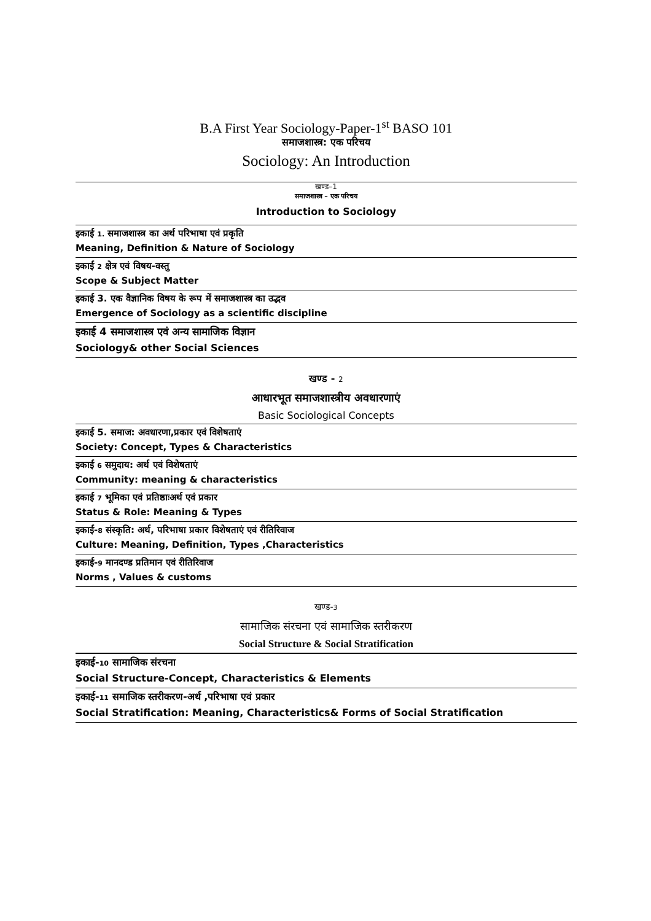B.A First Year Sociology-Paper-1<sup>st</sup> BASO 101
समाजशास्त्र: एक परिचय
Sociology: An Introduction
खण्ड–1
समाजशास्त्र – एक परिचय
Introduction to Sociology
इकाई 1. समाजशास्त्र का अर्थ परिभाषा एवं प्रकृति
Meaning, Definition & Nature of Sociology
इकाई 2 क्षेत्र एवं विषय-वस्तु
Scope & Subject Matter
इकाई 3. एक वैज्ञानिक विषय के रूप में समाजशास्त्र का उद्भव
Emergence of Sociology as a scientific discipline
इकाई 4 समाजशास्त्र एवं अन्य सामाजिक विज्ञान
Sociology& other Social Sciences
खण्ड - 2
आधारभूत समाजशास्त्रीय अवधारणाएं
Basic Sociological Concepts
इकाई 5. समाज: अवधारणा,प्रकार एवं विशेषताएं
Society: Concept, Types & Characteristics
इकाई 6 समुदाय: अर्थ एवं विशेषताएं
Community: meaning & characteristics
इकाई 7 भूमिका एवं प्रतिष्ठाःअर्थ एवं प्रकार
Status & Role: Meaning & Types
इकाई-8 संस्कृति: अर्थ, परिभाषा प्रकार विशेषताएं एवं रीतिरिवाज
Culture: Meaning, Definition, Types ,Characteristics
इकाई-9 मानदण्ड प्रतिमान एवं रीतिरिवाज
Norms , Values & customs
खण्ड-3
सामाजिक संरचना एवं सामाजिक स्तरीकरण
Social Structure & Social Stratification
इकाई-10 सामाजिक संरचना
Social Structure-Concept, Characteristics & Elements
इकाई-11 समाजिक स्तरीकरण-अर्थ ,परिभाषा एवं प्रकार
Social Stratification: Meaning, Characteristics& Forms of Social Stratification